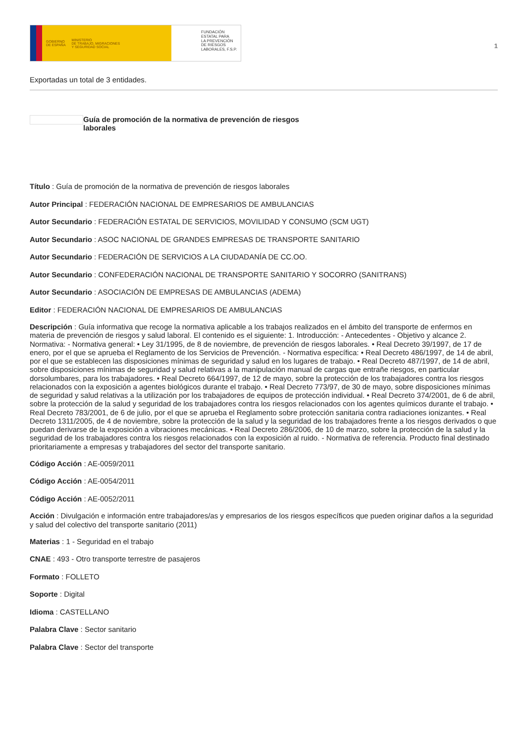GOBIERNO
DE ESPAÑA MINISTERIO
DE TRABAJO, MIGRACIONES
Y SEGURIDAD SOCIAL
FUNDACIÓN
ESTATAL PARA
LA PREVENCIÓN
DE RIESGOS
LABORALES, F.S.P.
1
Exportadas un total de 3 entidades.
Guía de promoción de la normativa de prevención de riesgos laborales
Título : Guía de promoción de la normativa de prevención de riesgos laborales
Autor Principal : FEDERACIÓN NACIONAL DE EMPRESARIOS DE AMBULANCIAS
Autor Secundario : FEDERACIÓN ESTATAL DE SERVICIOS, MOVILIDAD Y CONSUMO (SCM UGT)
Autor Secundario : ASOC NACIONAL DE GRANDES EMPRESAS DE TRANSPORTE SANITARIO
Autor Secundario : FEDERACIÓN DE SERVICIOS A LA CIUDADANÍA DE CC.OO.
Autor Secundario : CONFEDERACIÓN NACIONAL DE TRANSPORTE SANITARIO Y SOCORRO (SANITRANS)
Autor Secundario : ASOCIACIÓN DE EMPRESAS DE AMBULANCIAS (ADEMA)
Editor : FEDERACIÓN NACIONAL DE EMPRESARIOS DE AMBULANCIAS
Descripción : Guía informativa que recoge la normativa aplicable a los trabajos realizados en el ámbito del transporte de enfermos en materia de prevención de riesgos y salud laboral. El contenido es el siguiente: 1. Introducción: - Antecedentes - Objetivo y alcance 2. Normativa: - Normativa general: • Ley 31/1995, de 8 de noviembre, de prevención de riesgos laborales. • Real Decreto 39/1997, de 17 de enero, por el que se aprueba el Reglamento de los Servicios de Prevención. - Normativa específica: • Real Decreto 486/1997, de 14 de abril, por el que se establecen las disposiciones mínimas de seguridad y salud en los lugares de trabajo. • Real Decreto 487/1997, de 14 de abril, sobre disposiciones mínimas de seguridad y salud relativas a la manipulación manual de cargas que entrañe riesgos, en particular dorsolumbares, para los trabajadores. • Real Decreto 664/1997, de 12 de mayo, sobre la protección de los trabajadores contra los riesgos relacionados con la exposición a agentes biológicos durante el trabajo. • Real Decreto 773/97, de 30 de mayo, sobre disposiciones mínimas de seguridad y salud relativas a la utilización por los trabajadores de equipos de protección individual. • Real Decreto 374/2001, de 6 de abril, sobre la protección de la salud y seguridad de los trabajadores contra los riesgos relacionados con los agentes químicos durante el trabajo. • Real Decreto 783/2001, de 6 de julio, por el que se aprueba el Reglamento sobre protección sanitaria contra radiaciones ionizantes. • Real Decreto 1311/2005, de 4 de noviembre, sobre la protección de la salud y la seguridad de los trabajadores frente a los riesgos derivados o que puedan derivarse de la exposición a vibraciones mecánicas. • Real Decreto 286/2006, de 10 de marzo, sobre la protección de la salud y la seguridad de los trabajadores contra los riesgos relacionados con la exposición al ruido. - Normativa de referencia. Producto final destinado prioritariamente a empresas y trabajadores del sector del transporte sanitario.
Código Acción : AE-0059/2011
Código Acción : AE-0054/2011
Código Acción : AE-0052/2011
Acción : Divulgación e información entre trabajadores/as y empresarios de los riesgos específicos que pueden originar daños a la seguridad y salud del colectivo del transporte sanitario (2011)
Materias : 1 - Seguridad en el trabajo
CNAE : 493 - Otro transporte terrestre de pasajeros
Formato : FOLLETO
Soporte : Digital
Idioma : CASTELLANO
Palabra Clave : Sector sanitario
Palabra Clave : Sector del transporte